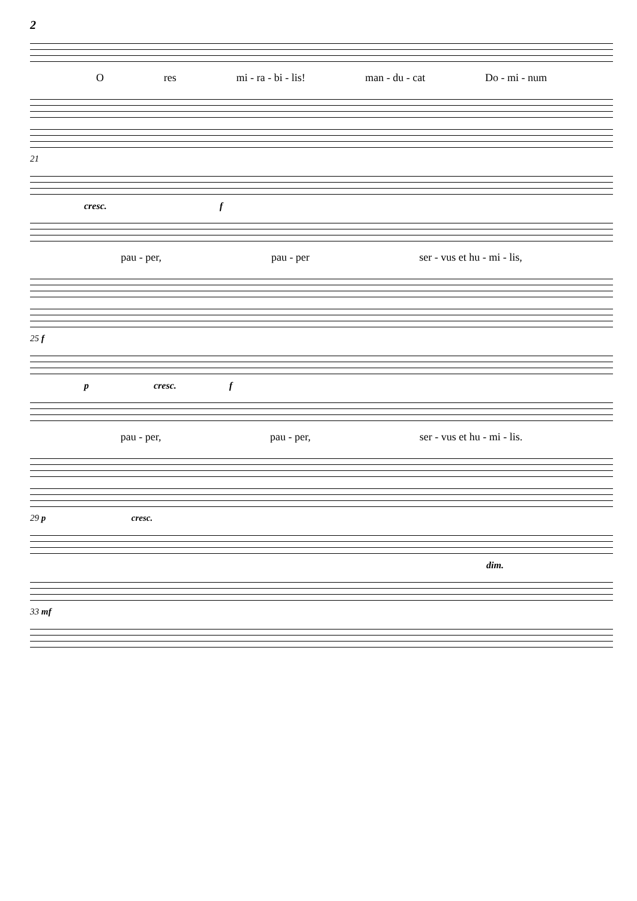2
Ores mi - ra - bi - lis! man - du - cat Do - mi - num
21
cresc. f
pau - per, pau - per ser - vus et hu - mi - lis,
25 f
p cresc. f
pau - per, pau - per, ser - vus et hu - mi - lis.
29 p cresc.
dim.
33 mf